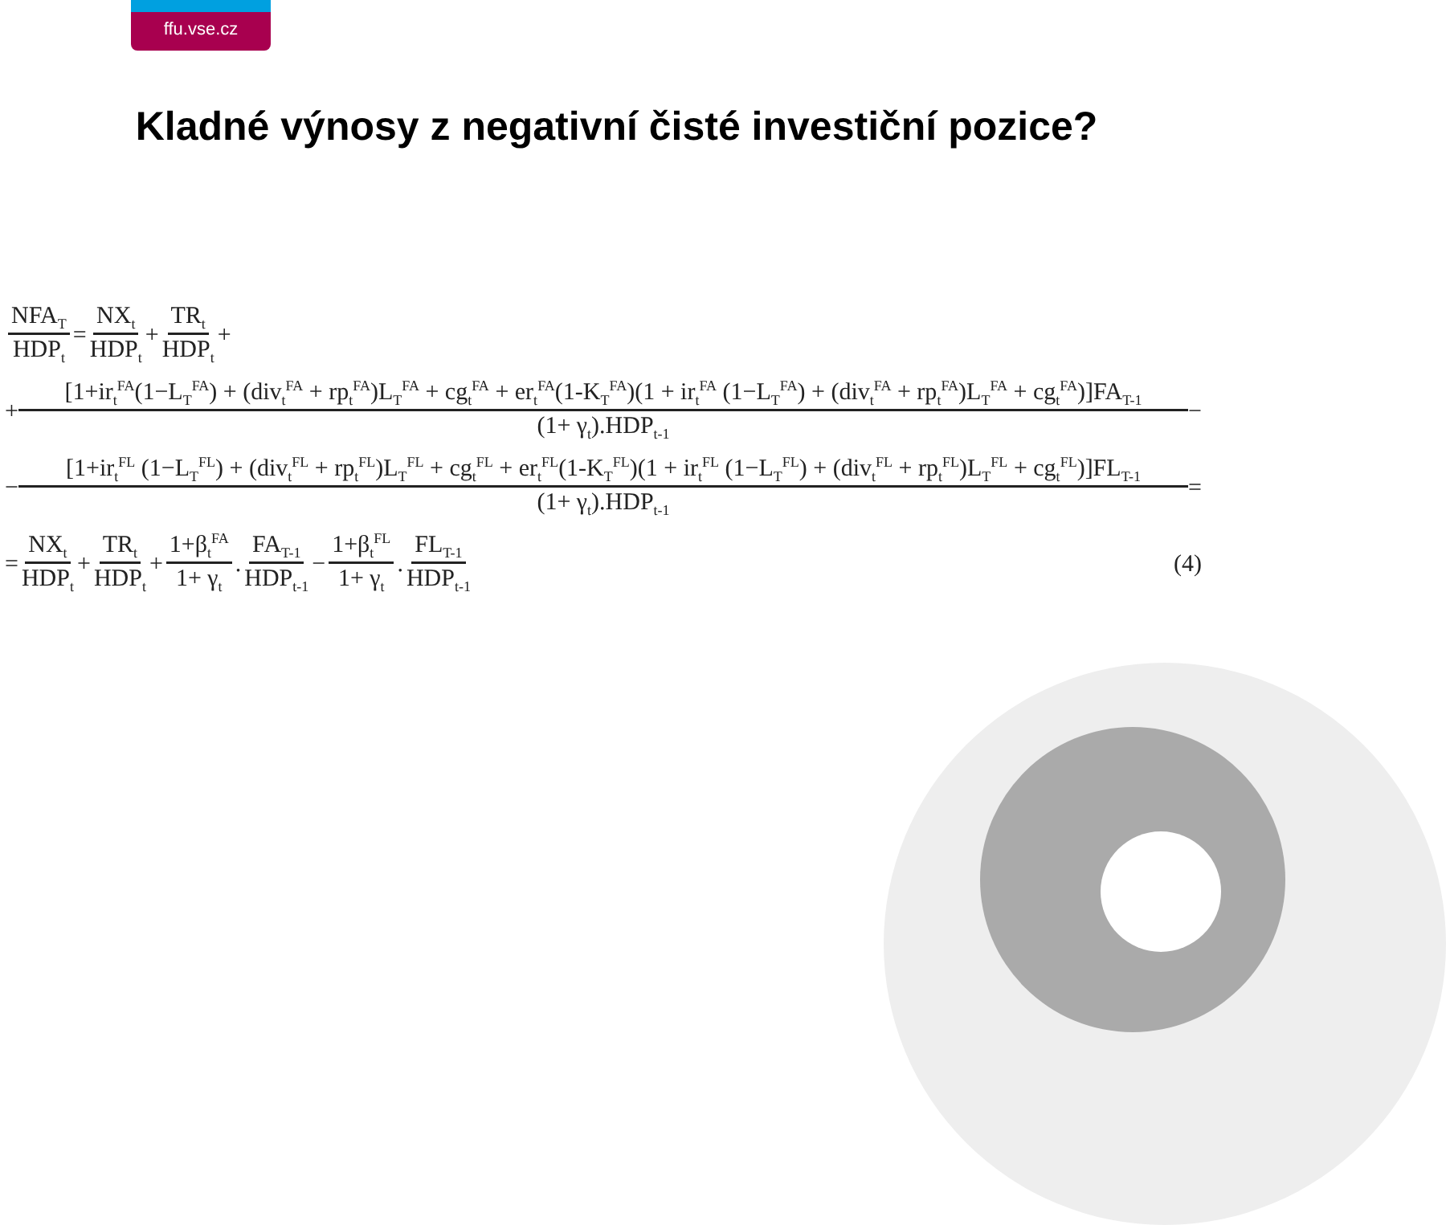ffu.vse.cz
Kladné výnosy z negativní čisté investiční pozice?
NFA<sub>T</sub> HDP<sub>t</sub> = NX<sub>t</sub> HDP<sub>t</sub> + TR<sub>t</sub> HDP<sub>t</sub> +
+ [1+ir<sub>t</sub><sup>FA</sup>(1−L<sub>T</sub><sup>FA</sup>) + (div<sub>t</sub><sup>FA</sup> + rp<sub>t</sub><sup>FA</sup>)L<sub>T</sub><sup>FA</sup> + cg<sub>t</sub><sup>FA</sup> + er<sub>t</sub><sup>FA</sup>(1-K<sub>T</sub><sup>FA</sup>)(1 + ir<sub>t</sub><sup>FA</sup> (1−L<sub>T</sub><sup>FA</sup>) + (div<sub>t</sub><sup>FA</sup> + rp<sub>t</sub><sup>FA</sup>)L<sub>T</sub><sup>FA</sup> + cg<sub>t</sub><sup>FA</sup>)]FA<sub>T-1</sub> (1+ γ<sub>t</sub>).HDP<sub>t-1</sub> −
− [1+ir<sub>t</sub><sup>FL</sup> (1−L<sub>T</sub><sup>FL</sup>) + (div<sub>t</sub><sup>FL</sup> + rp<sub>t</sub><sup>FL</sup>)L<sub>T</sub><sup>FL</sup> + cg<sub>t</sub><sup>FL</sup> + er<sub>t</sub><sup>FL</sup>(1-K<sub>T</sub><sup>FL</sup>)(1 + ir<sub>t</sub><sup>FL</sup> (1−L<sub>T</sub><sup>FL</sup>) + (div<sub>t</sub><sup>FL</sup> + rp<sub>t</sub><sup>FL</sup>)L<sub>T</sub><sup>FL</sup> + cg<sub>t</sub><sup>FL</sup>)]FL<sub>T-1</sub> (1+ γ<sub>t</sub>).HDP<sub>t-1</sub> =
= NX<sub>t</sub> HDP<sub>t</sub> + TR<sub>t</sub> HDP<sub>t</sub> + 1+β<sub>t</sub><sup>FA</sup> 1+ γ<sub>t</sub>. FA<sub>T-1</sub> HDP<sub>t-1</sub> − 1+β<sub>t</sub><sup>FL</sup> 1+ γ<sub>t</sub>. FL<sub>T-1</sub> HDP<sub>t-1</sub> (4)